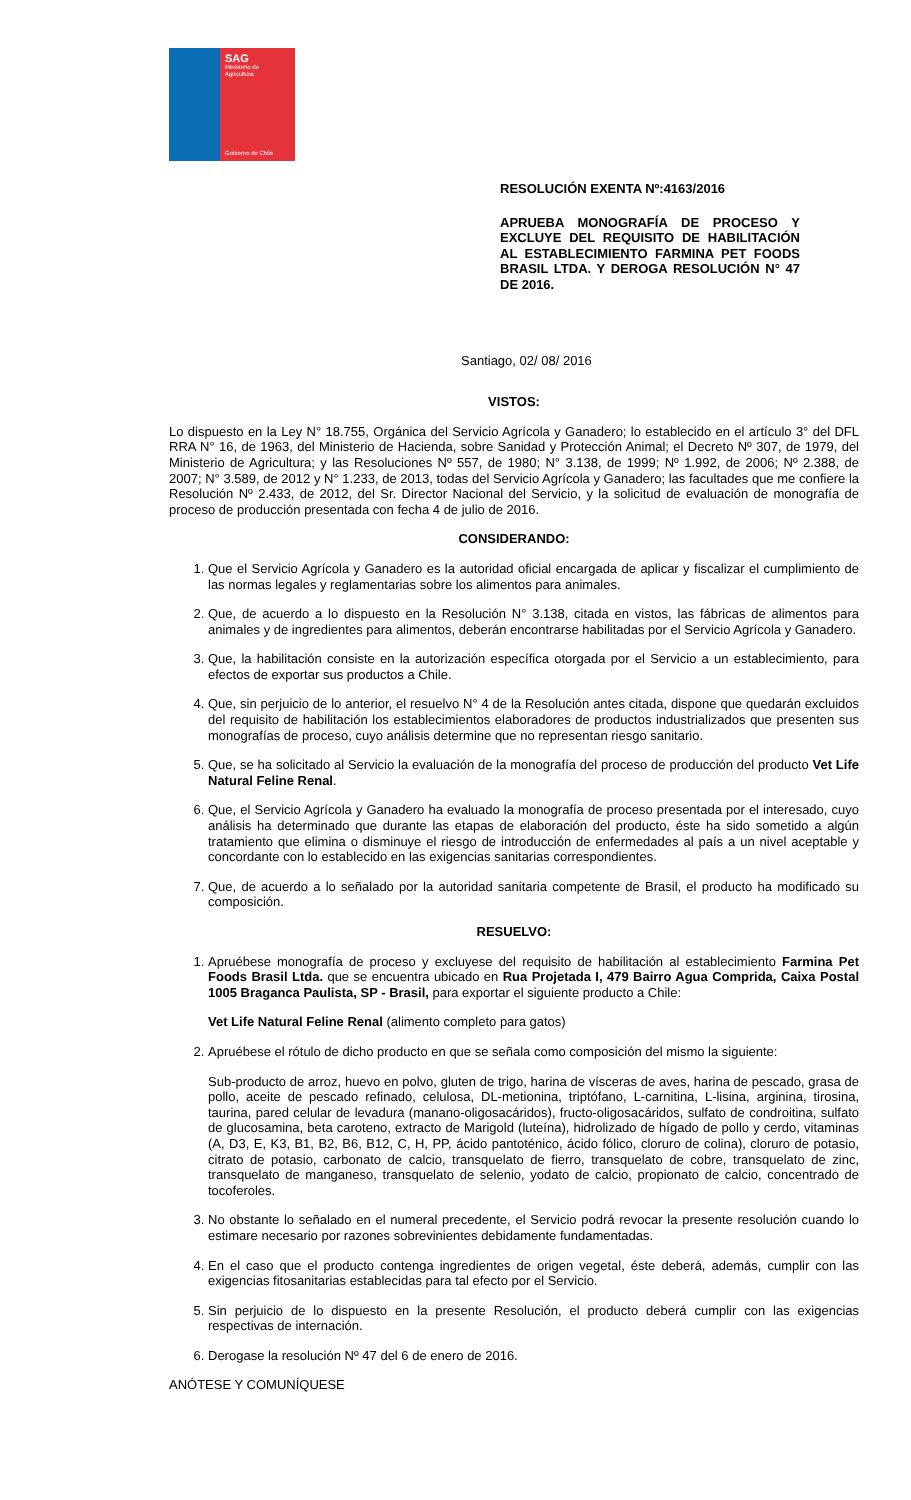SAG
Ministerio de
Agricultura
Gobierno de Chile
RESOLUCIÓN EXENTA Nº:4163/2016
APRUEBA MONOGRAFÍA DE PROCESO Y EXCLUYE DEL REQUISITO DE HABILITACIÓN AL ESTABLECIMIENTO FARMINA PET FOODS BRASIL LTDA. Y DEROGA RESOLUCIÓN N° 47 DE 2016.
Santiago, 02/ 08/ 2016
VISTOS:
Lo dispuesto en la Ley N° 18.755, Orgánica del Servicio Agrícola y Ganadero; lo establecido en el artículo 3° del DFL RRA N° 16, de 1963, del Ministerio de Hacienda, sobre Sanidad y Protección Animal; el Decreto Nº 307, de 1979, del Ministerio de Agricultura; y las Resoluciones Nº 557, de 1980; N° 3.138, de 1999; Nº 1.992, de 2006; Nº 2.388, de 2007; N° 3.589, de 2012 y N° 1.233, de 2013, todas del Servicio Agrícola y Ganadero; las facultades que me confiere la Resolución Nº 2.433, de 2012, del Sr. Director Nacional del Servicio, y la solicitud de evaluación de monografía de proceso de producción presentada con fecha 4 de julio de 2016.
CONSIDERANDO:
1. Que el Servicio Agrícola y Ganadero es la autoridad oficial encargada de aplicar y fiscalizar el cumplimiento de las normas legales y reglamentarias sobre los alimentos para animales.
2. Que, de acuerdo a lo dispuesto en la Resolución N° 3.138, citada en vistos, las fábricas de alimentos para animales y de ingredientes para alimentos, deberán encontrarse habilitadas por el Servicio Agrícola y Ganadero.
3. Que, la habilitación consiste en la autorización específica otorgada por el Servicio a un establecimiento, para efectos de exportar sus productos a Chile.
4. Que, sin perjuicio de lo anterior, el resuelvo N° 4 de la Resolución antes citada, dispone que quedarán excluidos del requisito de habilitación los establecimientos elaboradores de productos industrializados que presenten sus monografías de proceso, cuyo análisis determine que no representan riesgo sanitario.
5. Que, se ha solicitado al Servicio la evaluación de la monografía del proceso de producción del producto Vet Life Natural Feline Renal.
6. Que, el Servicio Agrícola y Ganadero ha evaluado la monografía de proceso presentada por el interesado, cuyo análisis ha determinado que durante las etapas de elaboración del producto, éste ha sido sometido a algún tratamiento que elimina o disminuye el riesgo de introducción de enfermedades al país a un nivel aceptable y concordante con lo establecido en las exigencias sanitarias correspondientes.
7. Que, de acuerdo a lo señalado por la autoridad sanitaria competente de Brasil, el producto ha modificado su composición.
RESUELVO:
1. Apruébese monografía de proceso y excluyese del requisito de habilitación al establecimiento Farmina Pet Foods Brasil Ltda. que se encuentra ubicado en Rua Projetada I, 479 Bairro Agua Comprida, Caixa Postal 1005 Braganca Paulista, SP - Brasil, para exportar el siguiente producto a Chile:
Vet Life Natural Feline Renal (alimento completo para gatos)
2. Apruébese el rótulo de dicho producto en que se señala como composición del mismo la siguiente:
Sub-producto de arroz, huevo en polvo, gluten de trigo, harina de vísceras de aves, harina de pescado, grasa de pollo, aceite de pescado refinado, celulosa, DL-metionina, triptófano, L-carnitina, L-lisina, arginina, tirosina, taurina, pared celular de levadura (manano-oligosacáridos), fructo-oligosacáridos, sulfato de condroitina, sulfato de glucosamina, beta caroteno, extracto de Marigold (luteína), hidrolizado de hígado de pollo y cerdo, vitaminas (A, D3, E, K3, B1, B2, B6, B12, C, H, PP, ácido pantoténico, ácido fólico, cloruro de colina), cloruro de potasio, citrato de potasio, carbonato de calcio, transquelato de fierro, transquelato de cobre, transquelato de zinc, transquelato de manganeso, transquelato de selenio, yodato de calcio, propionato de calcio, concentrado de tocoferoles.
3. No obstante lo señalado en el numeral precedente, el Servicio podrá revocar la presente resolución cuando lo estimare necesario por razones sobrevinientes debidamente fundamentadas.
4. En el caso que el producto contenga ingredientes de origen vegetal, éste deberá, además, cumplir con las exigencias fitosanitarias establecidas para tal efecto por el Servicio.
5. Sin perjuicio de lo dispuesto en la presente Resolución, el producto deberá cumplir con las exigencias respectivas de internación.
6. Derogase la resolución Nº 47 del 6 de enero de 2016.
ANÓTESE Y COMUNÍQUESE